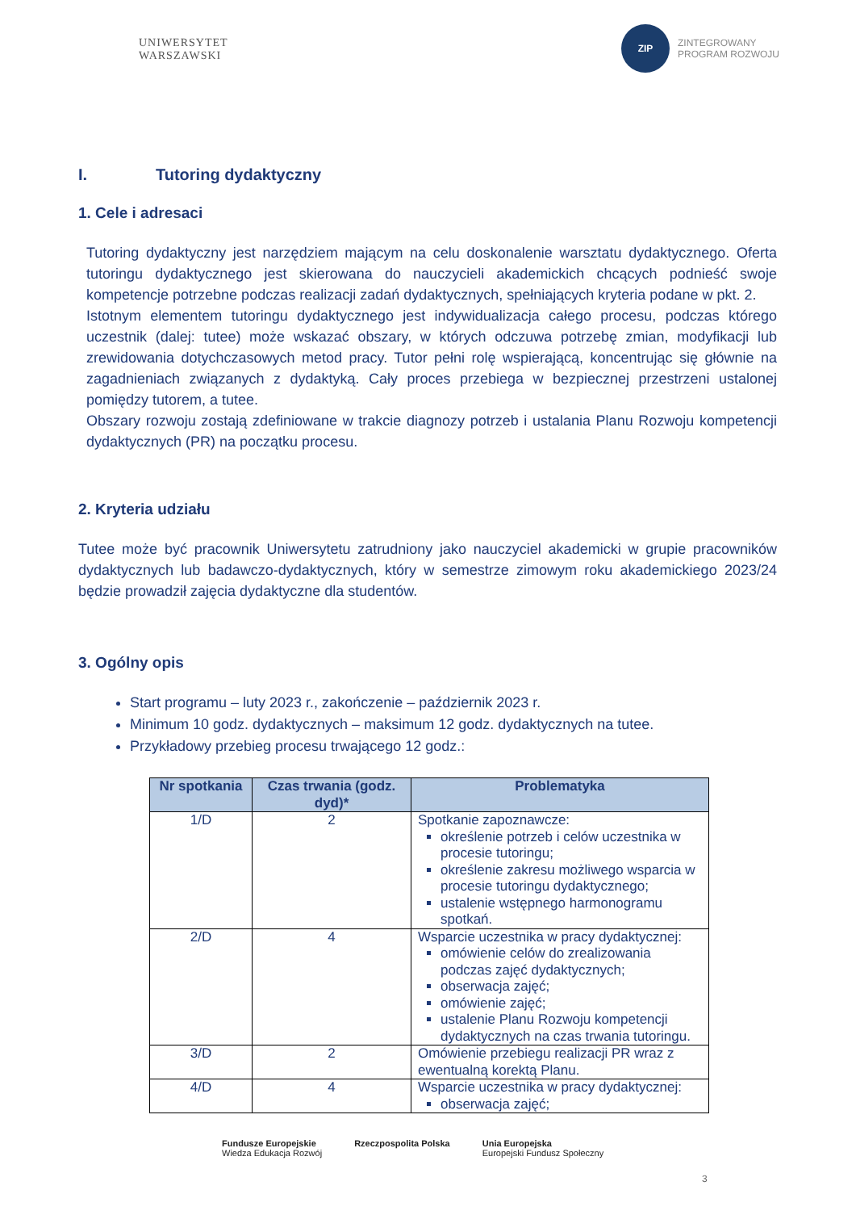UNIWERSYTET
WARSZAWSKI
ZIP
ZINTEGROWANY
PROGRAM ROZWOJU
I. Tutoring dydaktyczny
1. Cele i adresaci
Tutoring dydaktyczny jest narzędziem mającym na celu doskonalenie warsztatu dydaktycznego. Oferta tutoringu dydaktycznego jest skierowana do nauczycieli akademickich chcących podnieść swoje kompetencje potrzebne podczas realizacji zadań dydaktycznych, spełniających kryteria podane w pkt. 2.
Istotnym elementem tutoringu dydaktycznego jest indywidualizacja całego procesu, podczas którego uczestnik (dalej: tutee) może wskazać obszary, w których odczuwa potrzebę zmian, modyfikacji lub zrewidowania dotychczasowych metod pracy. Tutor pełni rolę wspierającą, koncentrując się głównie na zagadnieniach związanych z dydaktyką. Cały proces przebiega w bezpiecznej przestrzeni ustalonej pomiędzy tutorem, a tutee.
Obszary rozwoju zostają zdefiniowane w trakcie diagnozy potrzeb i ustalania Planu Rozwoju kompetencji dydaktycznych (PR) na początku procesu.
2. Kryteria udziału
Tutee może być pracownik Uniwersytetu zatrudniony jako nauczyciel akademicki w grupie pracowników dydaktycznych lub badawczo-dydaktycznych, który w semestrze zimowym roku akademickiego 2023/24 będzie prowadził zajęcia dydaktyczne dla studentów.
3. Ogólny opis
Start programu – luty 2023 r., zakończenie – październik 2023 r.
Minimum 10 godz. dydaktycznych – maksimum 12 godz. dydaktycznych na tutee.
Przykładowy przebieg procesu trwającego 12 godz.:
| Nr spotkania | Czas trwania (godz. dyd)* | Problematyka |
| --- | --- | --- |
| 1/D | 2 | Spotkanie zapoznawcze: określenie potrzeb i celów uczestnika w procesie tutoringu; określenie zakresu możliwego wsparcia w procesie tutoringu dydaktycznego; ustalenie wstępnego harmonogramu spotkań. |
| 2/D | 4 | Wsparcie uczestnika w pracy dydaktycznej: omówienie celów do zrealizowania podczas zajęć dydaktycznych; obserwacja zajęć; omówienie zajęć; ustalenie Planu Rozwoju kompetencji dydaktycznych na czas trwania tutoringu. |
| 3/D | 2 | Omówienie przebiegu realizacji PR wraz z ewentualną korektą Planu. |
| 4/D | 4 | Wsparcie uczestnika w pracy dydaktycznej: obserwacja zajęć; |
Fundusze Europejskie
Wiedza Edukacja Rozwój
Rzeczpospolita Polska Unia Europejska
Europejski Fundusz Społeczny
3